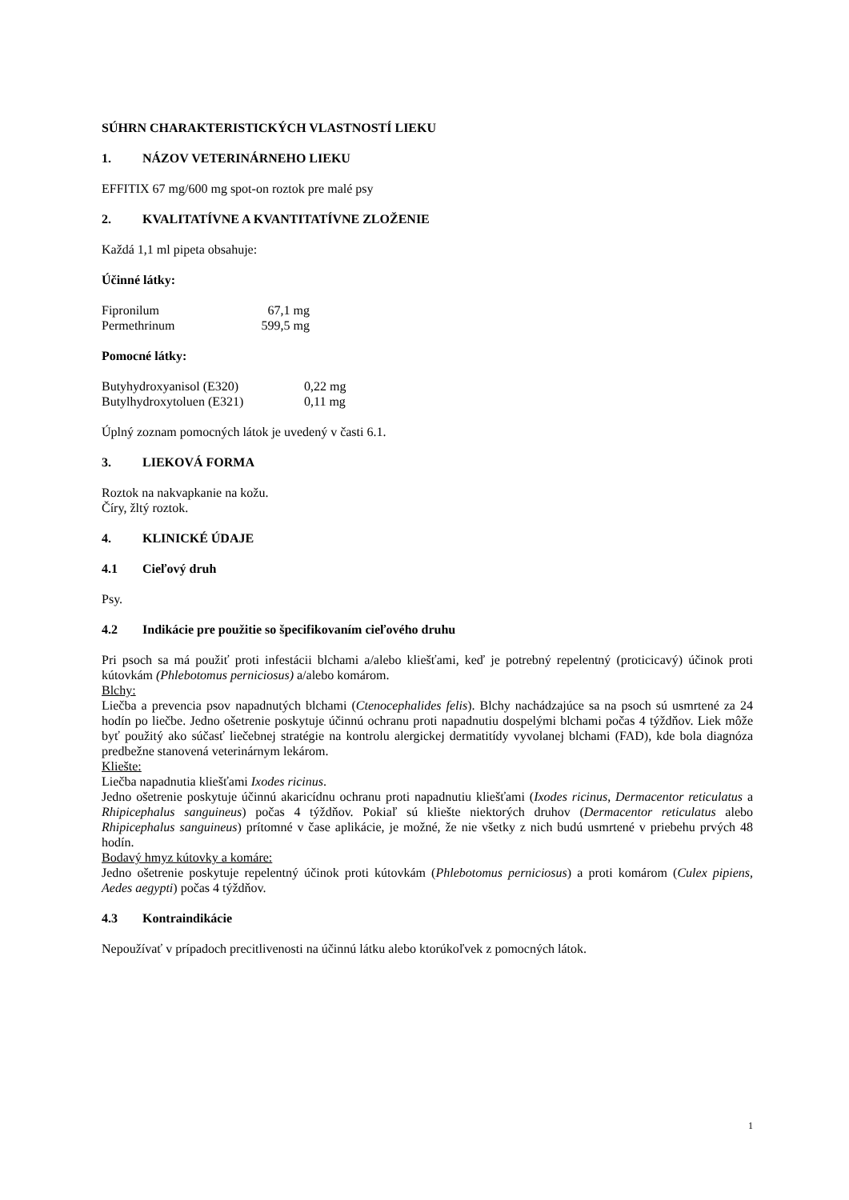SÚHRN CHARAKTERISTICKÝCH VLASTNOSTÍ LIEKU
1. NÁZOV VETERINÁRNEHO LIEKU
EFFITIX 67 mg/600 mg spot-on roztok pre malé psy
2. KVALITATÍVNE A KVANTITATÍVNE ZLOŽENIE
Každá 1,1 ml pipeta obsahuje:
Účinné látky:
| Fipronilum | 67,1 mg |
| Permethrinum | 599,5 mg |
Pomocné látky:
| Butyhydroxyanisol (E320) | 0,22 mg |
| Butylhydroxytoluen (E321) | 0,11 mg |
Úplný zoznam pomocných látok je uvedený v časti 6.1.
3. LIEKOVÁ FORMA
Roztok na nakvapkanie na kožu.
Číry, žltý roztok.
4. KLINICKÉ ÚDAJE
4.1 Cieľový druh
Psy.
4.2 Indikácie pre použitie so špecifikovaním cieľového druhu
Pri psoch sa má použiť proti infestácii blchami a/alebo kliešťami, keď je potrebný repelentný (proticicavý) účinok proti kútovkám (Phlebotomus perniciosus) a/alebo komárom.
Blchy:
Liečba a prevencia psov napadnutých blchami (Ctenocephalides felis). Blchy nachádzajúce sa na psoch sú usmrtené za 24 hodín po liečbe. Jedno ošetrenie poskytuje účinnú ochranu proti napadnutiu dospelými blchami počas 4 týždňov. Liek môže byť použitý ako súčasť liečebnej stratégie na kontrolu alergickej dermatitídy vyvolanej blchami (FAD), kde bola diagnóza predbežne stanovená veterinárnym lekárom.
Kliešte:
Liečba napadnutia kliešťami Ixodes ricinus.
Jedno ošetrenie poskytuje účinnú akaricídnu ochranu proti napadnutiu kliešťami (Ixodes ricinus, Dermacentor reticulatus a Rhipicephalus sanguineus) počas 4 týždňov. Pokiaľ sú kliešte niektorých druhov (Dermacentor reticulatus alebo Rhipicephalus sanguineus) prítomné v čase aplikácie, je možné, že nie všetky z nich budú usmrtené v priebehu prvých 48 hodín.
Bodavý hmyz kútovky a komáre:
Jedno ošetrenie poskytuje repelentný účinok proti kútovkám (Phlebotomus perniciosus) a proti komárom (Culex pipiens, Aedes aegypti) počas 4 týždňov.
4.3 Kontraindikácie
Nepoužívať v prípadoch precitlivenosti na účinnú látku alebo ktorúkoľvek z pomocných látok.
1